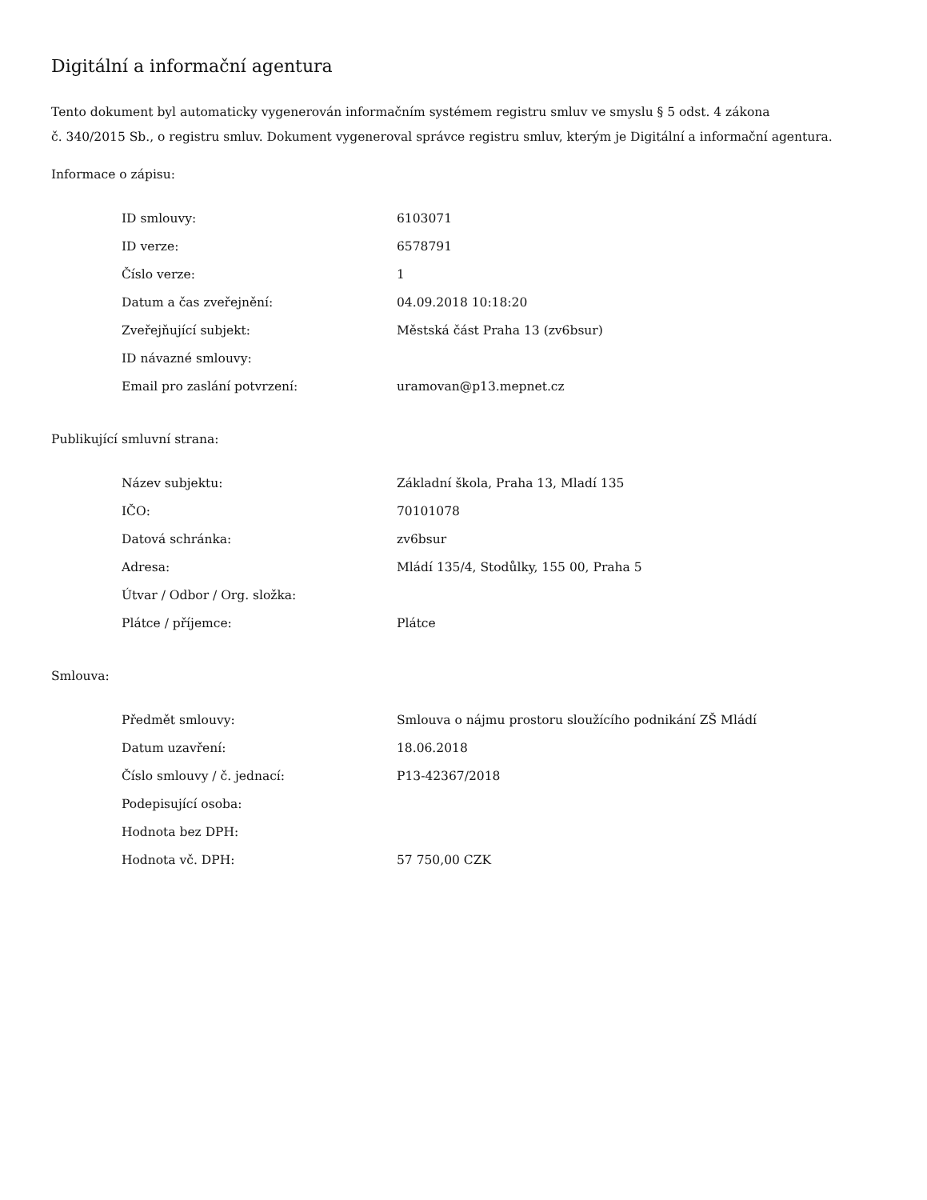Digitální a informační agentura
Tento dokument byl automaticky vygenerován informačním systémem registru smluv ve smyslu § 5 odst. 4 zákona
č. 340/2015 Sb., o registru smluv. Dokument vygeneroval správce registru smluv, kterým je Digitální a informační agentura.
Informace o zápisu:
| ID smlouvy: | 6103071 |
| ID verze: | 6578791 |
| Číslo verze: | 1 |
| Datum a čas zveřejnění: | 04.09.2018 10:18:20 |
| Zveřejňující subjekt: | Městská část Praha 13 (zv6bsur) |
| ID návazné smlouvy: | |
| Email pro zaslání potvrzení: | uramovan@p13.mepnet.cz |
Publikující smluvní strana:
| Název subjektu: | Základní škola, Praha 13, Mladí 135 |
| IČO: | 70101078 |
| Datová schránka: | zv6bsur |
| Adresa: | Mládí 135/4, Stodůlky, 155 00, Praha 5 |
| Útvar / Odbor / Org. složka: | |
| Plátce / příjemce: | Plátce |
Smlouva:
| Předmět smlouvy: | Smlouva o nájmu prostoru sloužícího podnikání ZŠ Mládí |
| Datum uzavření: | 18.06.2018 |
| Číslo smlouvy / č. jednací: | P13-42367/2018 |
| Podepisující osoba: | |
| Hodnota bez DPH: | |
| Hodnota vč. DPH: | 57 750,00 CZK |